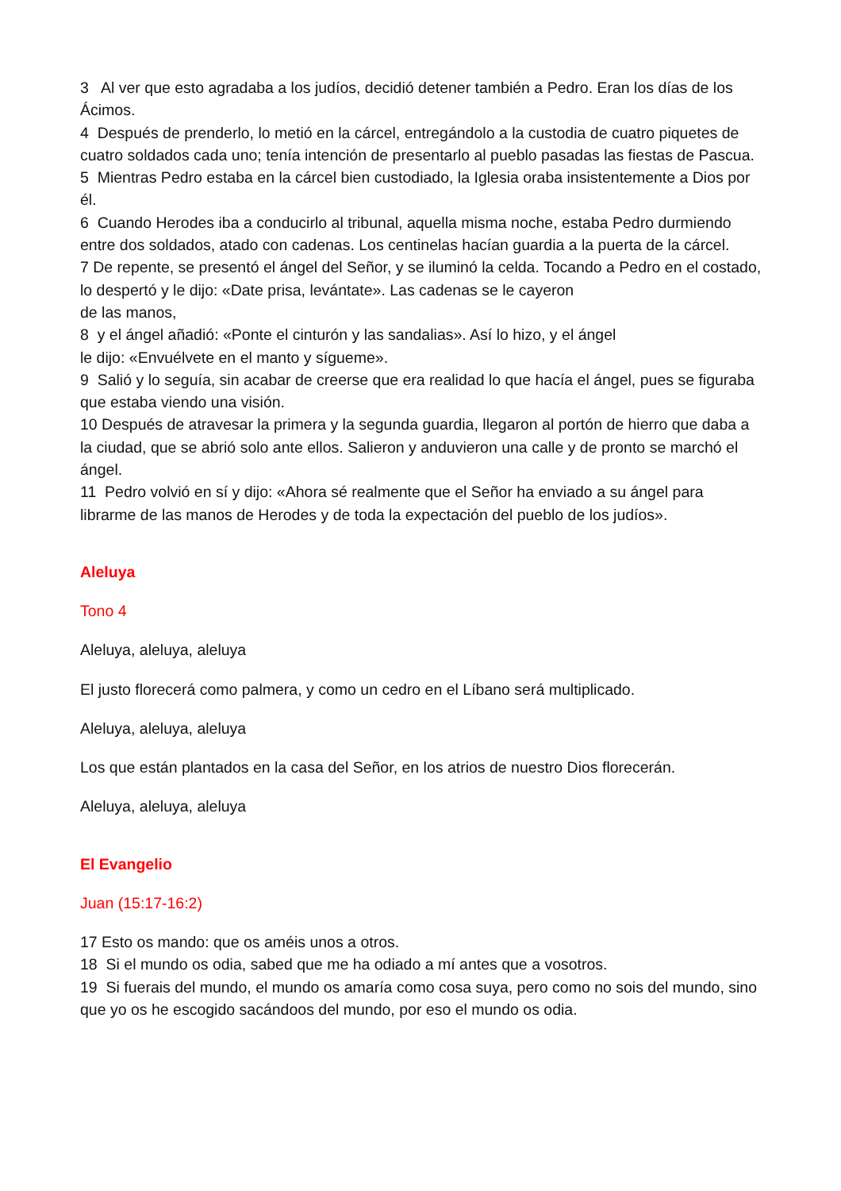3 Al ver que esto agradaba a los judíos, decidió detener también a Pedro. Eran los días de los Ácimos.
4 Después de prenderlo, lo metió en la cárcel, entregándolo a la custodia de cuatro piquetes de cuatro soldados cada uno; tenía intención de presentarlo al pueblo pasadas las fiestas de Pascua.
5 Mientras Pedro estaba en la cárcel bien custodiado, la Iglesia oraba insistentemente a Dios por él.
6 Cuando Herodes iba a conducirlo al tribunal, aquella misma noche, estaba Pedro durmiendo entre dos soldados, atado con cadenas. Los centinelas hacían guardia a la puerta de la cárcel.
7 De repente, se presentó el ángel del Señor, y se iluminó la celda. Tocando a Pedro en el costado, lo despertó y le dijo: «Date prisa, levántate». Las cadenas se le cayeron
de las manos,
8 y el ángel añadió: «Ponte el cinturón y las sandalias». Así lo hizo, y el ángel
le dijo: «Envuélvete en el manto y sígueme».
9 Salió y lo seguía, sin acabar de creerse que era realidad lo que hacía el ángel, pues se figuraba que estaba viendo una visión.
10 Después de atravesar la primera y la segunda guardia, llegaron al portón de hierro que daba a la ciudad, que se abrió solo ante ellos. Salieron y anduvieron una calle y de pronto se marchó el ángel.
11 Pedro volvió en sí y dijo: «Ahora sé realmente que el Señor ha enviado a su ángel para librarme de las manos de Herodes y de toda la expectación del pueblo de los judíos».
Aleluya
Tono 4
Aleluya, aleluya, aleluya
El justo florecerá como palmera, y como un cedro en el Líbano será multiplicado.
Aleluya, aleluya, aleluya
Los que están plantados en la casa del Señor, en los atrios de nuestro Dios florecerán.
Aleluya, aleluya, aleluya
El Evangelio
Juan (15:17-16:2)
17 Esto os mando: que os améis unos a otros.
18 Si el mundo os odia, sabed que me ha odiado a mí antes que a vosotros.
19 Si fuerais del mundo, el mundo os amaría como cosa suya, pero como no sois del mundo, sino que yo os he escogido sacándoos del mundo, por eso el mundo os odia.